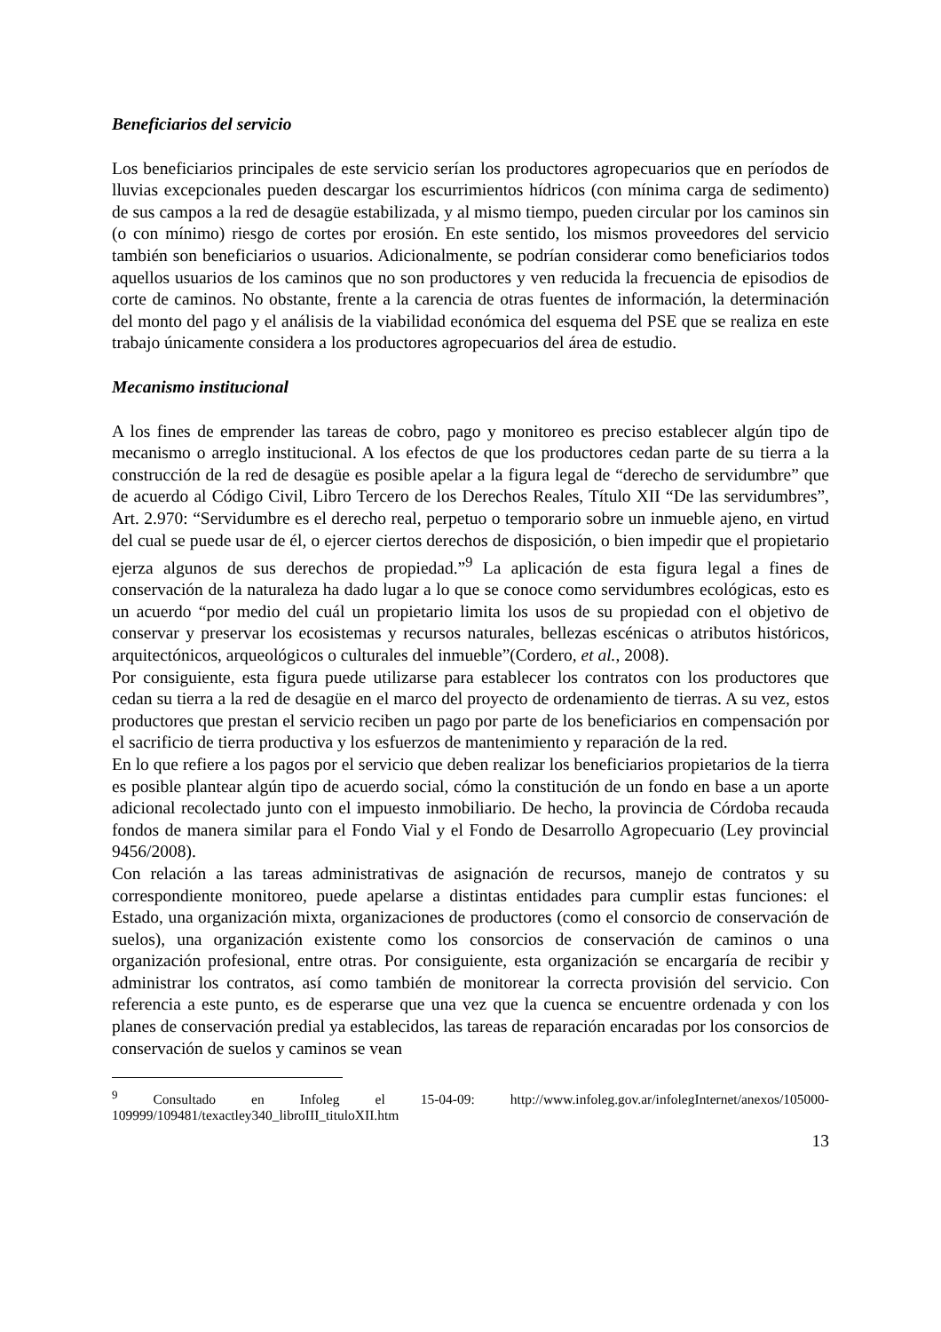Beneficiarios del servicio
Los beneficiarios principales de este servicio serían los productores agropecuarios que en períodos de lluvias excepcionales pueden descargar los escurrimientos hídricos (con mínima carga de sedimento) de sus campos a la red de desagüe estabilizada, y al mismo tiempo, pueden circular por los caminos sin (o con mínimo) riesgo de cortes por erosión. En este sentido, los mismos proveedores del servicio también son beneficiarios o usuarios. Adicionalmente, se podrían considerar como beneficiarios todos aquellos usuarios de los caminos que no son productores y ven reducida la frecuencia de episodios de corte de caminos. No obstante, frente a la carencia de otras fuentes de información, la determinación del monto del pago y el análisis de la viabilidad económica del esquema del PSE que se realiza en este trabajo únicamente considera a los productores agropecuarios del área de estudio.
Mecanismo institucional
A los fines de emprender las tareas de cobro, pago y monitoreo es preciso establecer algún tipo de mecanismo o arreglo institucional. A los efectos de que los productores cedan parte de su tierra a la construcción de la red de desagüe es posible apelar a la figura legal de “derecho de servidumbre” que de acuerdo al Código Civil, Libro Tercero de los Derechos Reales, Título XII “De las servidumbres”, Art. 2.970: “Servidumbre es el derecho real, perpetuo o temporario sobre un inmueble ajeno, en virtud del cual se puede usar de él, o ejercer ciertos derechos de disposición, o bien impedir que el propietario ejerza algunos de sus derechos de propiedad.”<sup>9</sup> La aplicación de esta figura legal a fines de conservación de la naturaleza ha dado lugar a lo que se conoce como servidumbres ecológicas, esto es un acuerdo “por medio del cuál un propietario limita los usos de su propiedad con el objetivo de conservar y preservar los ecosistemas y recursos naturales, bellezas escénicas o atributos históricos, arquitectónicos, arqueológicos o culturales del inmueble”(Cordero, et al., 2008).
Por consiguiente, esta figura puede utilizarse para establecer los contratos con los productores que cedan su tierra a la red de desagüe en el marco del proyecto de ordenamiento de tierras. A su vez, estos productores que prestan el servicio reciben un pago por parte de los beneficiarios en compensación por el sacrificio de tierra productiva y los esfuerzos de mantenimiento y reparación de la red.
En lo que refiere a los pagos por el servicio que deben realizar los beneficiarios propietarios de la tierra es posible plantear algún tipo de acuerdo social, cómo la constitución de un fondo en base a un aporte adicional recolectado junto con el impuesto inmobiliario. De hecho, la provincia de Córdoba recauda fondos de manera similar para el Fondo Vial y el Fondo de Desarrollo Agropecuario (Ley provincial 9456/2008).
Con relación a las tareas administrativas de asignación de recursos, manejo de contratos y su correspondiente monitoreo, puede apelarse a distintas entidades para cumplir estas funciones: el Estado, una organización mixta, organizaciones de productores (como el consorcio de conservación de suelos), una organización existente como los consorcios de conservación de caminos o una organización profesional, entre otras. Por consiguiente, esta organización se encargaría de recibir y administrar los contratos, así como también de monitorear la correcta provisión del servicio. Con referencia a este punto, es de esperarse que una vez que la cuenca se encuentre ordenada y con los planes de conservación predial ya establecidos, las tareas de reparación encaradas por los consorcios de conservación de suelos y caminos se vean
<sup>9</sup> Consultado en Infoleg el 15-04-09: http://www.infoleg.gov.ar/infolegInternet/anexos/105000-109999/109481/texactley340_libroIII_tituloXII.htm
13